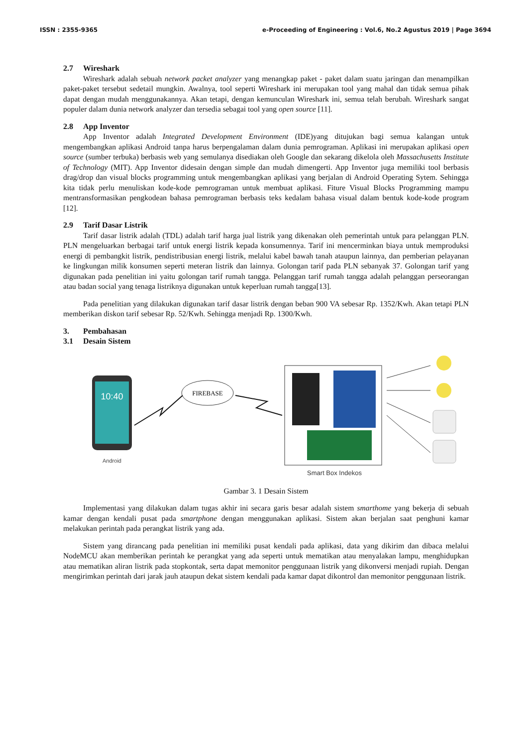ISSN : 2355-9365 e-Proceeding of Engineering : Vol.6, No.2 Agustus 2019 | Page 3694
2.7 Wireshark
Wireshark adalah sebuah network packet analyzer yang menangkap paket - paket dalam suatu jaringan dan menampilkan paket-paket tersebut sedetail mungkin. Awalnya, tool seperti Wireshark ini merupakan tool yang mahal dan tidak semua pihak dapat dengan mudah menggunakannya. Akan tetapi, dengan kemunculan Wireshark ini, semua telah berubah. Wireshark sangat populer dalam dunia network analyzer dan tersedia sebagai tool yang open source [11].
2.8 App Inventor
App Inventor adalah Integrated Development Environment (IDE)yang ditujukan bagi semua kalangan untuk mengembangkan aplikasi Android tanpa harus berpengalaman dalam dunia pemrograman. Aplikasi ini merupakan aplikasi open source (sumber terbuka) berbasis web yang semulanya disediakan oleh Google dan sekarang dikelola oleh Massachusetts Institute of Technology (MIT). App Inventor didesain dengan simple dan mudah dimengerti. App Inventor juga memiliki tool berbasis drag/drop dan visual blocks programming untuk mengembangkan aplikasi yang berjalan di Android Operating Sytem. Sehingga kita tidak perlu menuliskan kode-kode pemrograman untuk membuat aplikasi. Fiture Visual Blocks Programming mampu mentransformasikan pengkodean bahasa pemrograman berbasis teks kedalam bahasa visual dalam bentuk kode-kode program [12].
2.9 Tarif Dasar Listrik
Tarif dasar listrik adalah (TDL) adalah tarif harga jual listrik yang dikenakan oleh pemerintah untuk para pelanggan PLN. PLN mengeluarkan berbagai tarif untuk energi listrik kepada konsumennya. Tarif ini mencerminkan biaya untuk memproduksi energi di pembangkit listrik, pendistribusian energi listrik, melalui kabel bawah tanah ataupun lainnya, dan pemberian pelayanan ke lingkungan milik konsumen seperti meteran listrik dan lainnya. Golongan tarif pada PLN sebanyak 37. Golongan tarif yang digunakan pada penelitian ini yaitu golongan tarif rumah tangga. Pelanggan tarif rumah tangga adalah pelanggan perseorangan atau badan social yang tenaga listriknya digunakan untuk keperluan rumah tangga[13].
Pada penelitian yang dilakukan digunakan tarif dasar listrik dengan beban 900 VA sebesar Rp. 1352/Kwh. Akan tetapi PLN memberikan diskon tarif sebesar Rp. 52/Kwh. Sehingga menjadi Rp. 1300/Kwh.
3. Pembahasan
3.1 Desain Sistem
10:40
Android
FIREBASE
Smart Box Indekos
Gambar 3. 1 Desain Sistem
Implementasi yang dilakukan dalam tugas akhir ini secara garis besar adalah sistem smarthome yang bekerja di sebuah kamar dengan kendali pusat pada smartphone dengan menggunakan aplikasi. Sistem akan berjalan saat penghuni kamar melakukan perintah pada perangkat listrik yang ada.
Sistem yang dirancang pada penelitian ini memiliki pusat kendali pada aplikasi, data yang dikirim dan dibaca melalui NodeMCU akan memberikan perintah ke perangkat yang ada seperti untuk mematikan atau menyalakan lampu, menghidupkan atau mematikan aliran listrik pada stopkontak, serta dapat memonitor penggunaan listrik yang dikonversi menjadi rupiah. Dengan mengirimkan perintah dari jarak jauh ataupun dekat sistem kendali pada kamar dapat dikontrol dan memonitor penggunaan listrik.